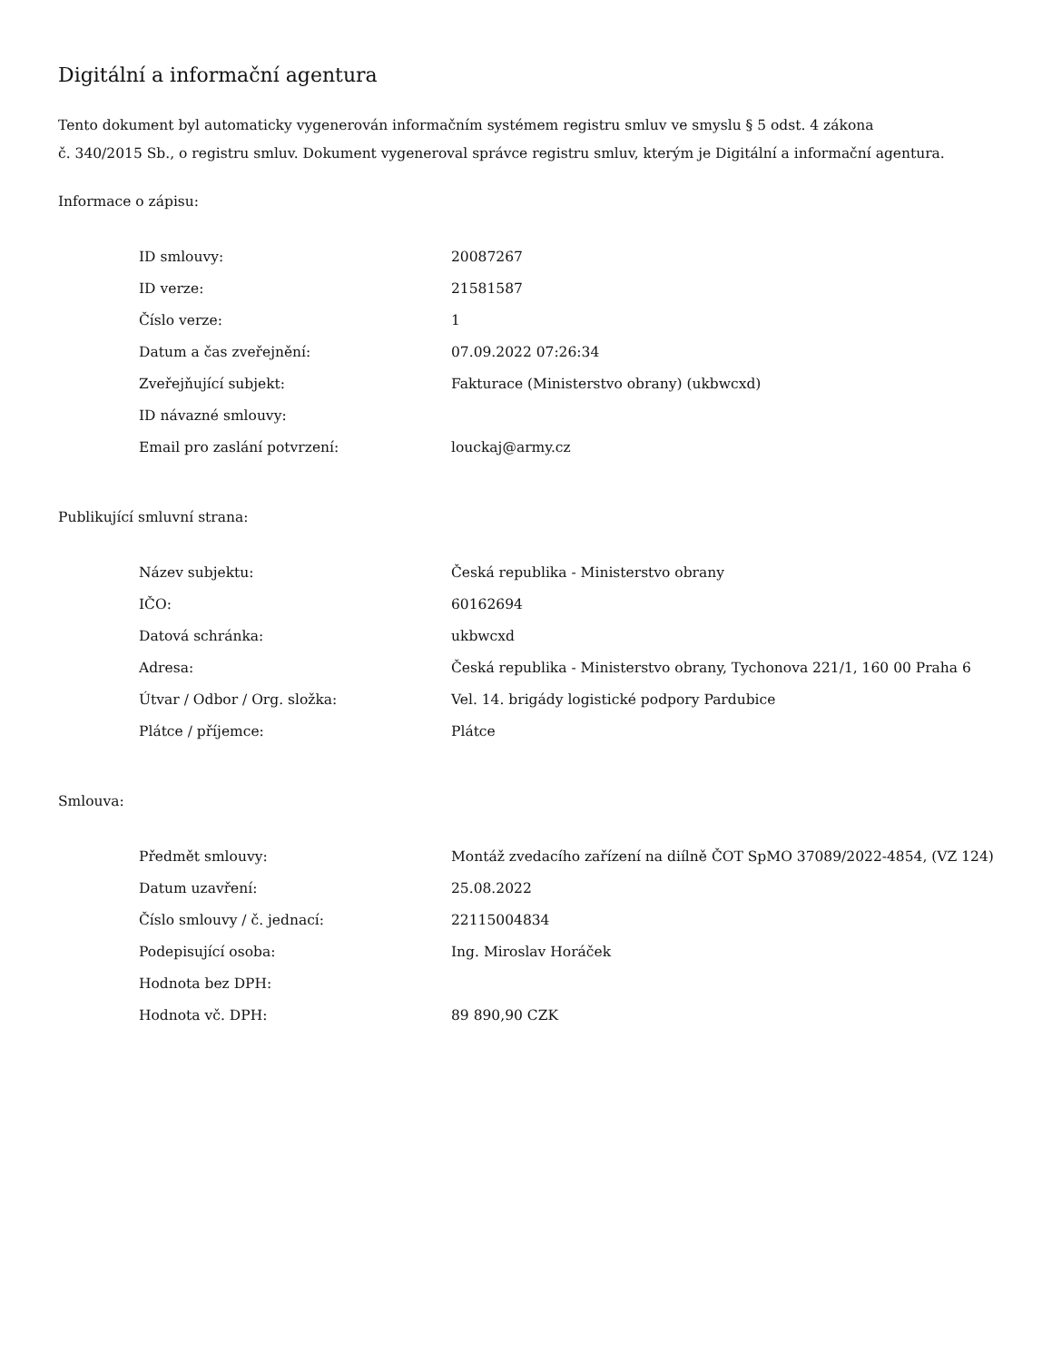Digitální a informační agentura
Tento dokument byl automaticky vygenerován informačním systémem registru smluv ve smyslu § 5 odst. 4 zákona
č. 340/2015 Sb., o registru smluv. Dokument vygeneroval správce registru smluv, kterým je Digitální a informační agentura.
Informace o zápisu:
| ID smlouvy: | 20087267 |
| ID verze: | 21581587 |
| Číslo verze: | 1 |
| Datum a čas zveřejnění: | 07.09.2022 07:26:34 |
| Zveřejňující subjekt: | Fakturace (Ministerstvo obrany) (ukbwcxd) |
| ID návazné smlouvy: | |
| Email pro zaslání potvrzení: | louckaj@army.cz |
Publikující smluvní strana:
| Název subjektu: | Česká republika - Ministerstvo obrany |
| IČO: | 60162694 |
| Datová schránka: | ukbwcxd |
| Adresa: | Česká republika - Ministerstvo obrany, Tychonova 221/1, 160 00 Praha 6 |
| Útvar / Odbor / Org. složka: | Vel. 14. brigády logistické podpory Pardubice |
| Plátce / příjemce: | Plátce |
Smlouva:
| Předmět smlouvy: | Montáž zvedacího zařízení na diílně ČOT SpMO 37089/2022-4854, (VZ 124) |
| Datum uzavření: | 25.08.2022 |
| Číslo smlouvy / č. jednací: | 22115004834 |
| Podepisující osoba: | Ing. Miroslav Horáček |
| Hodnota bez DPH: | |
| Hodnota vč. DPH: | 89 890,90 CZK |